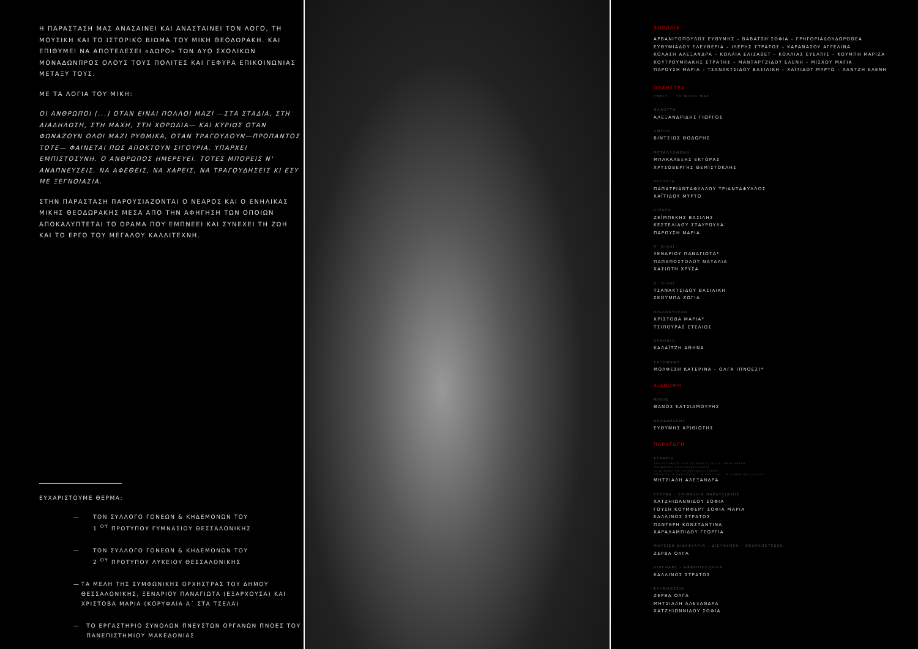Η ΠΑΡΑΣΤΑΣΗ ΜΑΣ ΑΝΑΣΑΙΝΕΙ ΚΑΙ ΑΝΑΣΤΑΙΝΕΙ ΤΟΝ ΛΟΓΟ, ΤΗ ΜΟΥΣΙΚΗ ΚΑΙ ΤΟ ΙΣΤΟΡΙΚΟ ΒΙΩΜΑ ΤΟΥ ΜΙΚΗ ΘΕΟΔΩΡΑΚΗ. ΚΑΙ ΕΠΙΘΥΜΕΙ ΝΑ ΑΠΟΤΕΛΕΣΕΙ «ΔΩΡΟ» ΤΩΝ ΔΥΟ ΣΧΟΛΙΚΩΝ ΜΟΝΑΔΩΝΠΡΟΣ ΟΛΟΥΣ ΤΟΥΣ ΠΟΛΙΤΕΣ ΚΑΙ ΓΕΦΥΡΑ ΕΠΙΚΟΙΝΩΝΙΑΣ ΜΕΤΑΞΥ ΤΟΥΣ.
ΜΕ ΤΑ ΛΟΓΙΑ ΤΟΥ ΜΙΚΗ:
ΟΙ ΑΝΘΡΩΠΟΙ [...] ΟΤΑΝ ΕΙΝΑΙ ΠΟΛΛΟΙ ΜΑΖΙ —ΣΤΑ ΣΤΑΔΙΑ, ΣΤΗ ΔΙΑΔΗΛΩΣΗ, ΣΤΗ ΜΑΧΗ, ΣΤΗ ΧΟΡΩΔΙΑ— ΚΑΙ ΚΥΡΙΩΣ ΟΤΑΝ ΦΩΝΑΖΟΥΝ ΟΛΟΙ ΜΑΖΙ ΡΥΘΜΙΚΑ, ΟΤΑΝ ΤΡΑΓΟΥΔΟΥΝ—ΠΡΟΠΑΝΤΟΣ ΤΟΤΕ— ΦΑΙΝΕΤΑΙ ΠΩΣ ΑΠΟΚΤΟΥΝ ΣΙΓΟΥΡΙΑ. ΥΠΑΡΧΕΙ ΕΜΠΙΣΤΟΣΥΝΗ. Ο ΑΝΘΡΩΠΟΣ ΗΜΕΡΕΥΕΙ. ΤΟΤΕΣ ΜΠΟΡΕΙΣ Ν' ΑΝΑΠΝΕΥΣΕΙΣ. ΝΑ ΑΦΕΘΕΙΣ, ΝΑ ΧΑΡΕΙΣ, ΝΑ ΤΡΑΓΟΥΔΗΣΕΙΣ ΚΙ ΕΣΥ ΜΕ ΞΕΓΝΟΙΑΣΙΑ.
ΣΤΗΝ ΠΑΡΑΣΤΑΣΗ ΠΑΡΟΥΣΙΑΖΟΝΤΑΙ Ο ΝΕΑΡΟΣ ΚΑΙ Ο ΕΝΗΛΙΚΑΣ ΜΙΚΗΣ ΘΕΟΔΩΡΑΚΗΣ ΜΕΣΑ ΑΠΟ ΤΗΝ ΑΦΗΓΗΣΗ ΤΩΝ ΟΠΟΙΩΝ ΑΠΟΚΑΛΥΠΤΕΤΑΙ ΤΟ ΟΡΑΜΑ ΠΟΥ ΕΜΠΝΕΕΙ ΚΑΙ ΣΥΝΕΧΕΙ ΤΗ ΖΩΗ ΚΑΙ ΤΟ ΕΡΓΟ ΤΟΥ ΜΕΓΑΛΟΥ ΚΑΛΛΙΤΕΧΝΗ.
ΕΥΧΑΡΙΣΤΟΥΜΕ ΘΕΡΜΑ:
— ΤΟΝ ΣΥΛΛΟΓΟ ΓΟΝΕΩΝ & ΚΗΔΕΜΟΝΩΝ ΤΟΥ
1 <sup>ΟΥ</sup> ΠΡΟΤΥΠΟΥ ΓΥΜΝΑΣΙΟΥ ΘΕΣΣΑΛΟΝΙΚΗΣ
— ΤΟΝ ΣΥΛΛΟΓΟ ΓΟΝΕΩΝ & ΚΗΔΕΜΟΝΩΝ ΤΟΥ
2 <sup>ΟΥ</sup> ΠΡΟΤΥΠΟΥ ΛΥΚΕΙΟΥ ΘΕΣΣΑΛΟΝΙΚΗΣ
— ΤΑ ΜΕΛΗ ΤΗΣ ΣΥΜΦΩΝΙΚΗΣ ΟΡΧΗΣΤΡΑΣ ΤΟΥ ΔΗΜΟΥ ΘΕΣΣΑΛΟΝΙΚΗΣ, ΞΕΝΑΡΙΟΥ ΠΑΝΑΓΙΩΤΑ (ΕΞΑΡΧΟΥΣΑ) ΚΑΙ ΧΡΙΣΤΟΒΑ ΜΑΡΙΑ (ΚΟΡΥΦΑΙΑ Α΄ ΣΤΑ ΤΣΕΛΑ)
— ΤΟ ΕΡΓΑΣΤΗΡΙΟ ΣΥΝΟΛΩΝ ΠΝΕΥΣΤΩΝ ΟΡΓΑΝΩΝ ΠΝΟΕΣ ΤΟΥ ΠΑΝΕΠΙΣΤΗΜΙΟΥ ΜΑΚΕΔΟΝΙΑΣ
ΧΟΡΩΔΙΑ
ΑΡΒΑΝΙΤΟΠΟΥΛΟΣ ΕΥΘΥΜΗΣ – ΒΑΒΑΤΣΗ ΣΟΦΙΑ – ΓΡΗΓΟΡΙΑΔΟΥΔΩΡΟΘΕΑ
ΕΥΘΥΜΙΑΔΟΥ ΕΛΕΥΘΕΡΙΑ – ΙΛΕΡΗΣ ΣΤΡΑΤΟΣ – ΚΑΡΑΝΑΣΟΥ ΑΓΓΕΛΙΝΑ
ΚΟΛΑΣΗ ΑΛΕΞΑΝΔΡΑ – ΚΟΛΛΙΑ ΕΛΙΣΑΒΕΤ – ΚΟΛΛΙΑΣ ΕΥΕΛΠΙΣ – ΚΟΥΜΠΗ ΜΑΡΙΖΑ
ΚΟΥΤΡΟΥΜΠΑΚΗΣ ΣΤΡΑΤΗΣ – ΜΑΝΤΑΡΤΖΙΔΟΥ ΕΛΕΝΗ – ΜΙΣΧΟΥ ΜΑΓΙΑ
ΠΑΡΟΥΣΗ ΜΑΡΙΑ – ΤΣΑΝΑΚΤΣΙΔΟΥ ΒΑΣΙΛΙΚΗ – ΧΑΪΤΙΔΟΥ ΜΥΡΤΩ – ΧΑΝΤΖΗ ΕΛΕΝΗ
ΟΡΧΗΣΤΡΑ
ΕΜΕΙΣ... ΤΟ ΒΙΟΛΙ ΜΑΣ
ΦΛΑΟΥΤΟ
ΑΛΕΞΑΝΔΡΙΔΗΣ ΓΙΩΡΓΟΣ
ΟΜΠΟΕ
ΒΙΝΤΣΙΟΣ ΘΟΔΩΡΗΣ
ΜΕΤΑΛΛΟΦΩΝΟ
ΜΠΑΚΑΛΕΞΗΣ ΕΚΤΟΡΑΣ
ΧΡΥΣΟΒΕΡΓΗΣ ΘΕΜΙΣΤΟΚΛΗΣ
ΚΡΟΥΣΤΑ
ΠΑΠΑΤΡΙΑΝΤΑΦΥΛΛΟΥ ΤΡΙΑΝΤΑΦΥΛΛΟΣ
ΧΑΪΤΙΔΟΥ ΜΥΡΤΩ
ΚΙΘΑΡΑ
ΖΕΪΜΠΕΚΗΣ ΒΑΣΙΛΗΣ
ΚΕΣΤΕΛΙΔΟΥ ΣΤΑΥΡΟΥΛΑ
ΠΑΡΟΥΣΗ ΜΑΡΙΑ
Α΄ ΒΙΟΛΙ
ΞΕΝΑΡΙΟΥ ΠΑΝΑΓΙΩΤΑ*
ΠΑΠΑΠΟΣΤΟΛΟΥ ΝΑΤΑΛΙΑ
ΧΑΣΙΩΤΗ ΧΡΥΣΑ
Β΄ ΒΙΟΛΙ
ΤΣΑΝΑΚΤΣΙΔΟΥ ΒΑΣΙΛΙΚΗ
ΣΚΟΥΜΠΑ ΖΩΓΙΑ
ΒΙΟΛΟΝΤΣΕΛΟ
ΧΡΙΣΤΟΒΑ ΜΑΡΙΑ*
ΤΣΙΠΟΥΡΑΣ ΣΤΕΛΙΟΣ
ΑΡΜΟΝΙΟ
ΚΑΛΑΪΤΖΗ ΑΘΗΝΑ
ΣΑΞΟΦΩΝΟ
ΜΟΛΦΕΣΗ ΚΑΤΕΡΙΝΑ – ΟΛΓΑ (ΠΝΟΕΣ)*
ΔΙΑΝΟΜΗ
ΜΙΚΗΣ
ΘΑΝΟΣ ΚΑΤΣΙΑΜΟΥΡΗΣ
ΘΕΟΔΩΡΑΚΗΣ
ΕΥΘΥΜΗΣ ΚΡΙΘΙΩΤΗΣ
ΠΑΡΑΓΩΓΗ
ΣΕΝΑΡΙΟ
ΑΠΟΣΠΑΣΜΑΤΑ ΑΠΟ ΤΑ ΒΙΒΛΙΑ ΤΟΥ Μ. ΘΕΟΔΩΡΑΚΗ
ΜΑΧΩΜΕΝΗ ΚΟΥΛΤΟΥΡΑ (1982)
ΟΙ ΔΡΟΜΟΙ ΤΟΥ ΑΡΧΑΓΓΕΛΟΥ (1986)
ΤΟ ΕΡΓΟ: Η ΑΝΤΙΣΤΑΣΗ – Η ΑΝΑΛΥΣΗ – Η ΔΗΜΙΟΥΡΓΙΑ (2011)
ΜΗΤΣΙΑΛΗ ΑΛΕΞΑΝΔΡΑ
ΕΡΕΥΝΑ – ΕΠΙΜΕΛΕΙΑ ΠΑΡΟΥΣΙΑΣΗΣ
ΧΑΤΖΗΙΩΑΝΝΙΔΟΥ ΣΟΦΙΑ
ΓΟΥΣΗ ΚΟΥΜΦΕΡΤ ΣΟΦΙΑ ΜΑΡΙΑ
ΚΑΛΛΙΝΟΣ ΣΤΡΑΤΟΣ
ΠΑΝΤΕΡΗ ΚΩΝΣΤΑΝΤΙΝΑ
ΧΑΡΑΛΑΜΠΙΔΟΥ ΓΕΩΡΓΙΑ
ΜΟΥΣΙΚΗ ΔΙΔΑΣΚΑΛΙΑ – ΔΙΕΥΘΥΝΣΗ – ΕΝΟΡΧΗΣΤΡΩΣΗ
ΖΕΡΒΑ ΟΛΓΑ
VIDEOART – GRAPHICDESIGN
ΚΑΛΛΙΝΟΣ ΣΤΡΑΤΟΣ
ΣΚΗΝΟΘΕΣΙΑ
ΖΕΡΒΑ ΟΛΓΑ
ΜΗΤΣΙΑΛΗ ΑΛΕΞΑΝΔΡΑ
ΧΑΤΖΗΙΩΝΝΙΔΟΥ ΣΟΦΙΑ